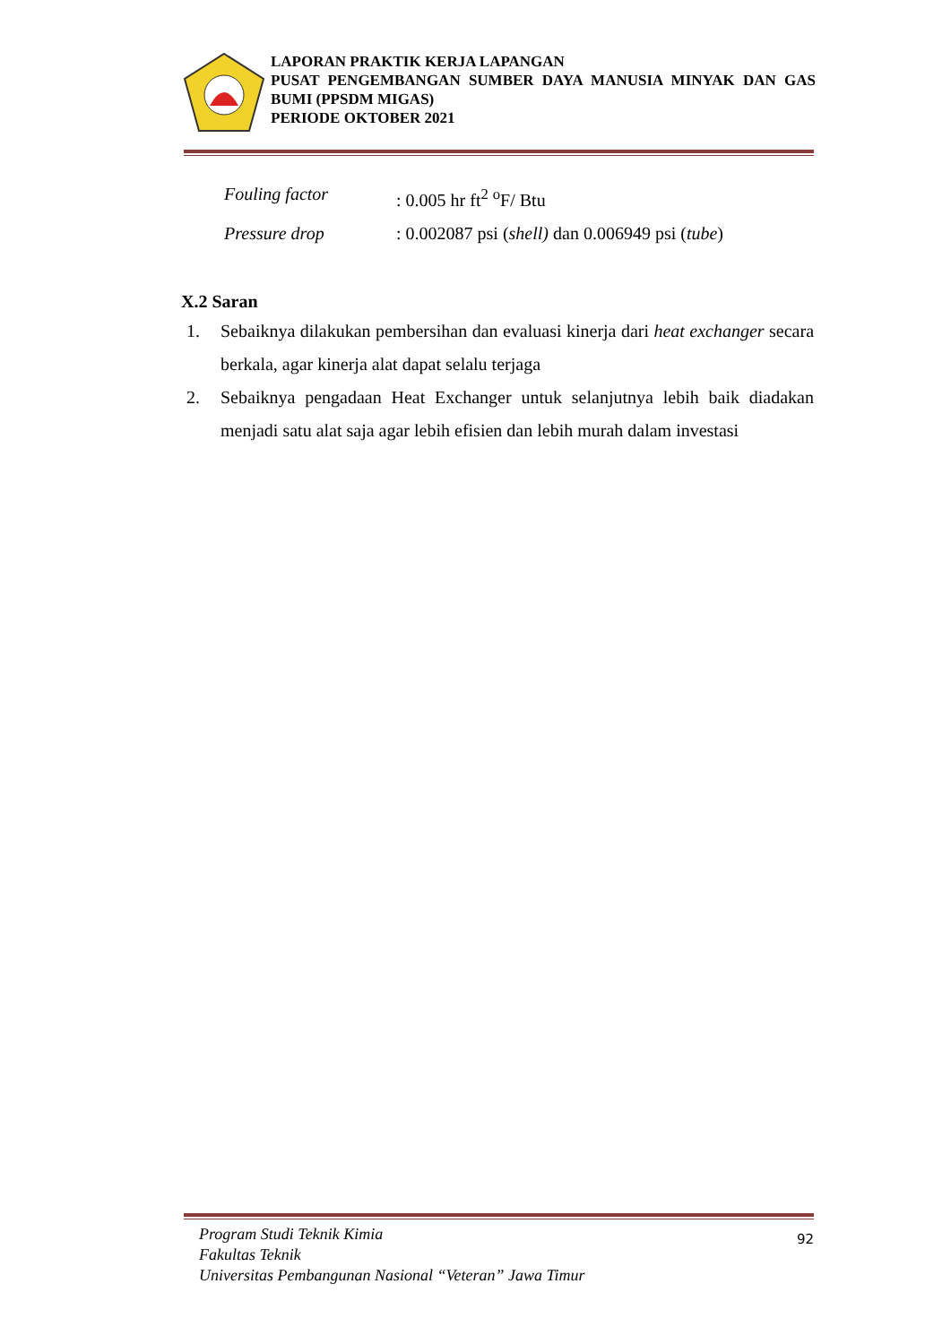LAPORAN PRAKTIK KERJA LAPANGAN
PUSAT PENGEMBANGAN SUMBER DAYA MANUSIA MINYAK DAN GAS BUMI (PPSDM MIGAS)
PERIODE OKTOBER 2021
Fouling factor: 0.005 hr ft<sup>2</sup> <sup>o</sup>F/ Btu
Pressure drop: 0.002087 psi (shell) dan 0.006949 psi (tube)
X.2 Saran
1. Sebaiknya dilakukan pembersihan dan evaluasi kinerja dari heat exchanger secara berkala, agar kinerja alat dapat selalu terjaga
2. Sebaiknya pengadaan Heat Exchanger untuk selanjutnya lebih baik diadakan menjadi satu alat saja agar lebih efisien dan lebih murah dalam investasi
Program Studi Teknik Kimia
Fakultas Teknik
Universitas Pembangunan Nasional “Veteran” Jawa Timur
92